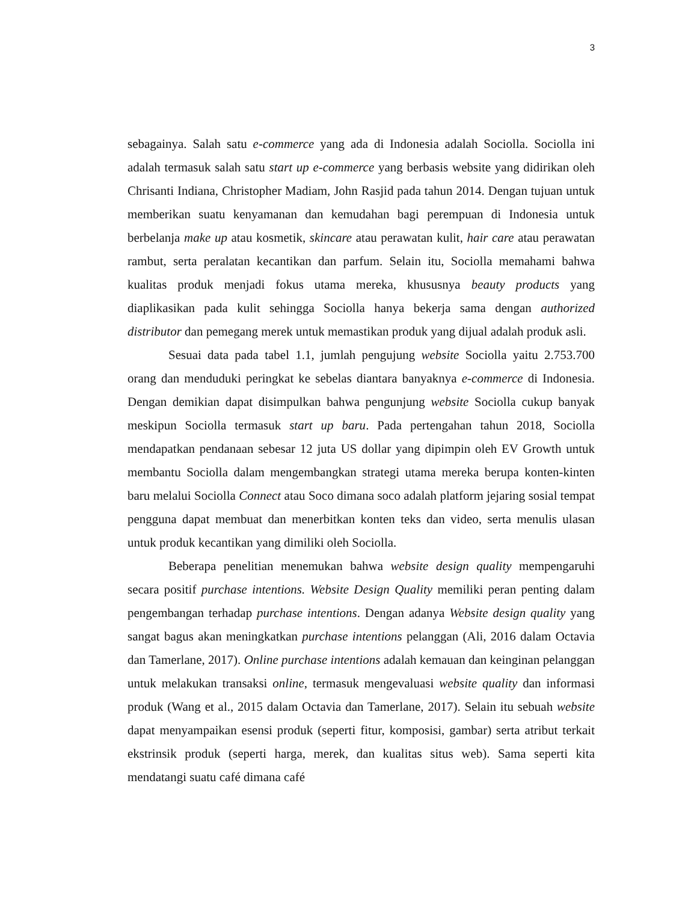3
sebagainya. Salah satu e-commerce yang ada di Indonesia adalah Sociolla. Sociolla ini adalah termasuk salah satu start up e-commerce yang berbasis website yang didirikan oleh Chrisanti Indiana, Christopher Madiam, John Rasjid pada tahun 2014. Dengan tujuan untuk memberikan suatu kenyamanan dan kemudahan bagi perempuan di Indonesia untuk berbelanja make up atau kosmetik, skincare atau perawatan kulit, hair care atau perawatan rambut, serta peralatan kecantikan dan parfum. Selain itu, Sociolla memahami bahwa kualitas produk menjadi fokus utama mereka, khususnya beauty products yang diaplikasikan pada kulit sehingga Sociolla hanya bekerja sama dengan authorized distributor dan pemegang merek untuk memastikan produk yang dijual adalah produk asli.
Sesuai data pada tabel 1.1, jumlah pengujung website Sociolla yaitu 2.753.700 orang dan menduduki peringkat ke sebelas diantara banyaknya e-commerce di Indonesia. Dengan demikian dapat disimpulkan bahwa pengunjung website Sociolla cukup banyak meskipun Sociolla termasuk start up baru. Pada pertengahan tahun 2018, Sociolla mendapatkan pendanaan sebesar 12 juta US dollar yang dipimpin oleh EV Growth untuk membantu Sociolla dalam mengembangkan strategi utama mereka berupa konten-kinten baru melalui Sociolla Connect atau Soco dimana soco adalah platform jejaring sosial tempat pengguna dapat membuat dan menerbitkan konten teks dan video, serta menulis ulasan untuk produk kecantikan yang dimiliki oleh Sociolla.
Beberapa penelitian menemukan bahwa website design quality mempengaruhi secara positif purchase intentions. Website Design Quality memiliki peran penting dalam pengembangan terhadap purchase intentions. Dengan adanya Website design quality yang sangat bagus akan meningkatkan purchase intentions pelanggan (Ali, 2016 dalam Octavia dan Tamerlane, 2017). Online purchase intentions adalah kemauan dan keinginan pelanggan untuk melakukan transaksi online, termasuk mengevaluasi website quality dan informasi produk (Wang et al., 2015 dalam Octavia dan Tamerlane, 2017). Selain itu sebuah website dapat menyampaikan esensi produk (seperti fitur, komposisi, gambar) serta atribut terkait ekstrinsik produk (seperti harga, merek, dan kualitas situs web). Sama seperti kita mendatangi suatu café dimana café